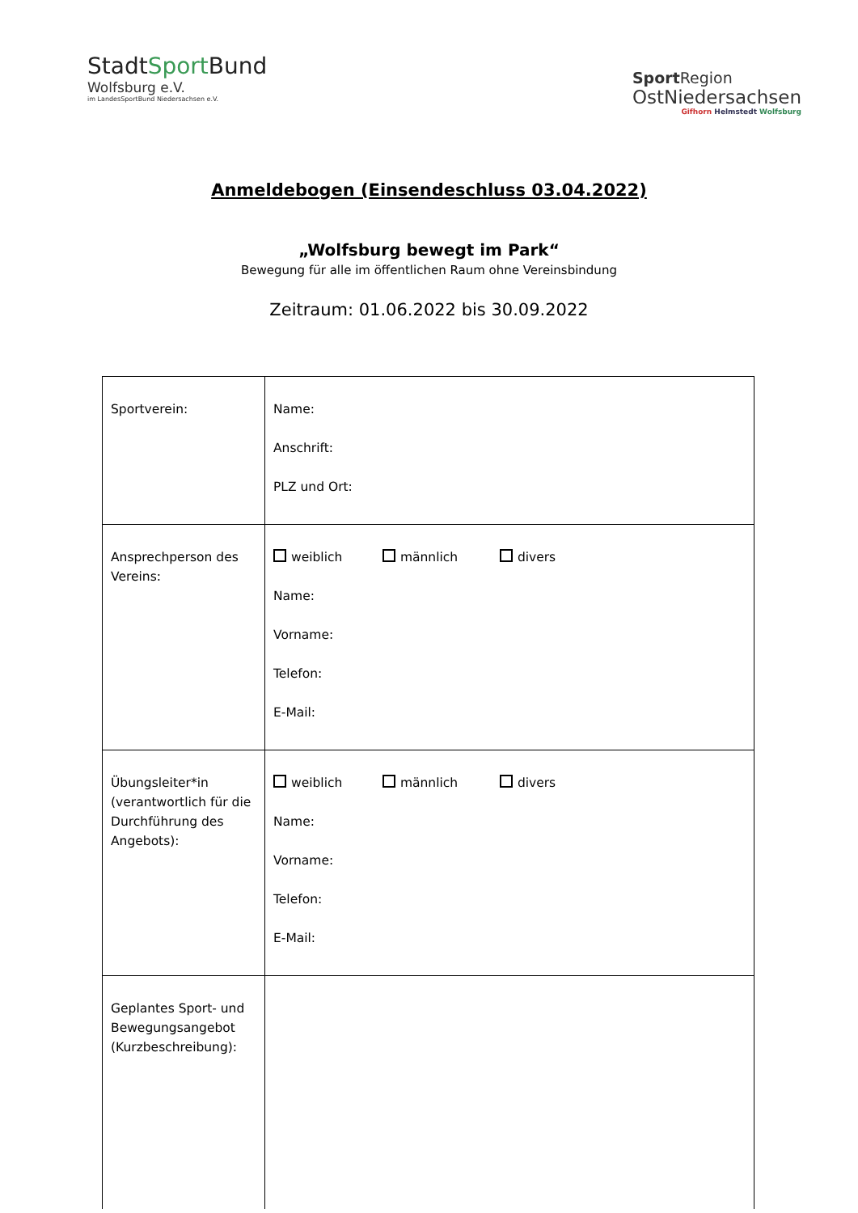StadtSport Bund
Wolfsburg e.V.
im LandesSportBund Niedersachsen e.V.
Sport Region
OstNiedersachsen
Gifhorn Helmstedt Wolfsburg
Anmeldebogen (Einsendeschluss 03.04.2022)
„Wolfsburg bewegt im Park“
Bewegung für alle im öffentlichen Raum ohne Vereinsbindung
Zeitraum: 01.06.2022 bis 30.09.2022
| Sportverein: | Name: Anschrift: PLZ und Ort: |
| Ansprechperson des Vereins: | weiblich männlich divers Name: Vorname: Telefon: E-Mail: |
| Übungsleiter*in (verantwortlich für die Durchführung des Angebots): | weiblich männlich divers Name: Vorname: Telefon: E-Mail: |
| Geplantes Sport- und Bewegungsangebot (Kurzbeschreibung): | |